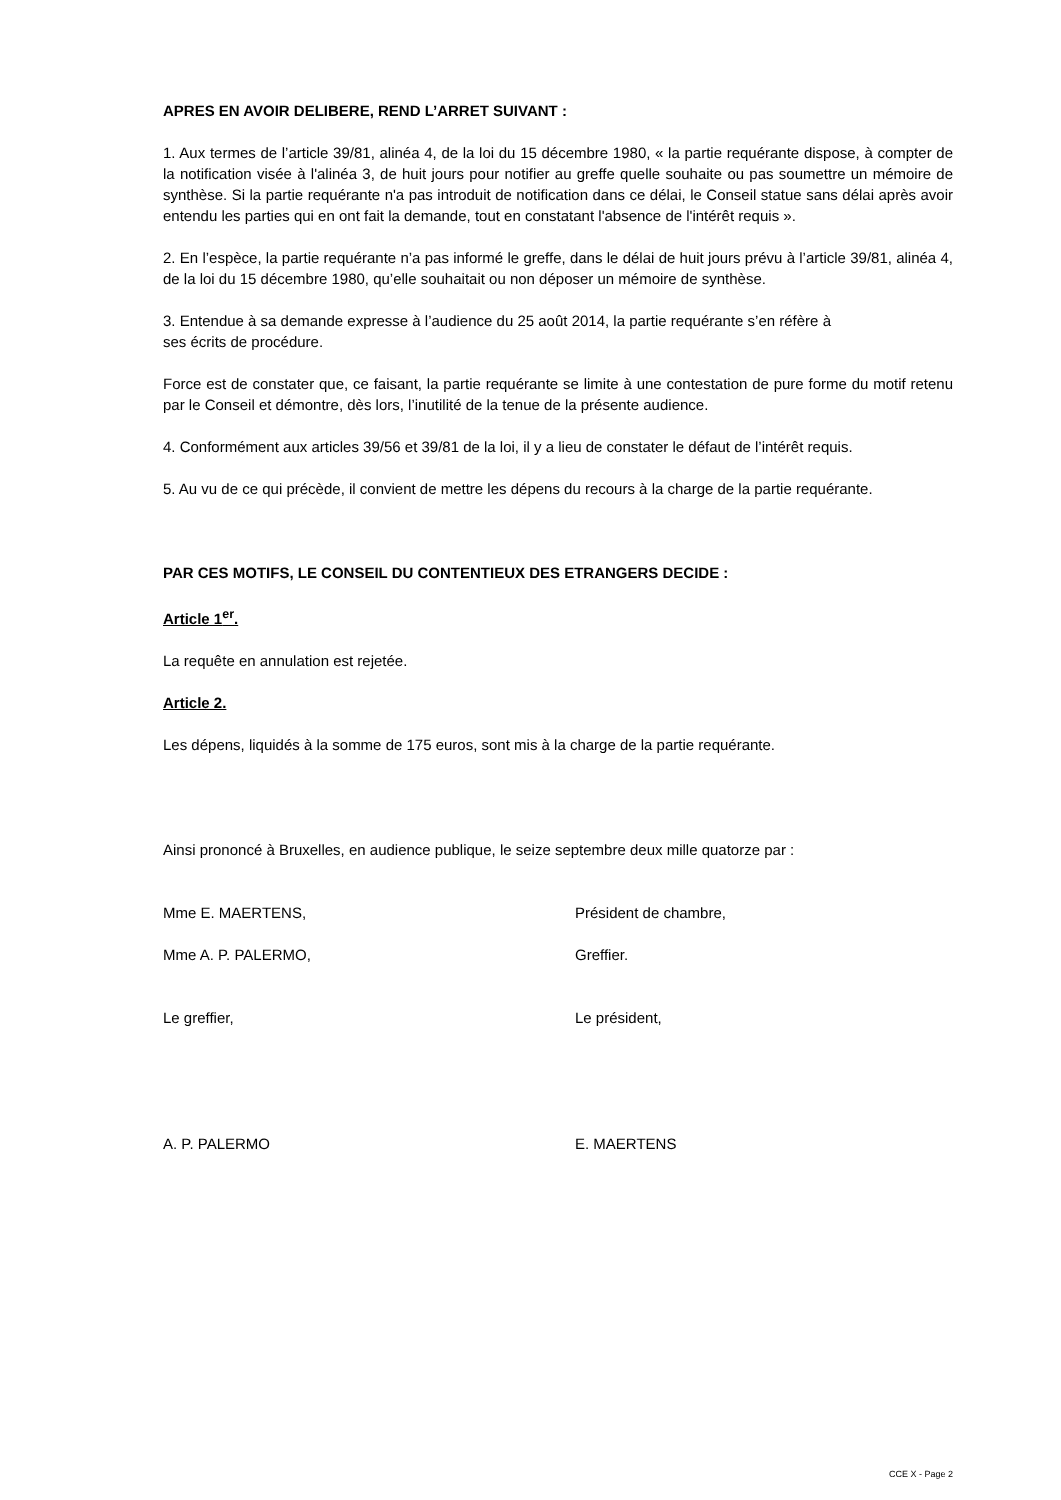APRES EN AVOIR DELIBERE, REND L’ARRET SUIVANT :
1. Aux termes de l’article 39/81, alinéa 4, de la loi du 15 décembre 1980, « la partie requérante dispose, à compter de la notification visée à l'alinéa 3, de huit jours pour notifier au greffe quelle souhaite ou pas soumettre un mémoire de synthèse. Si la partie requérante n'a pas introduit de notification dans ce délai, le Conseil statue sans délai après avoir entendu les parties qui en ont fait la demande, tout en constatant l'absence de l'intérêt requis ».
2. En l’espèce, la partie requérante n’a pas informé le greffe, dans le délai de huit jours prévu à l’article 39/81, alinéa 4, de la loi du 15 décembre 1980, qu’elle souhaitait ou non déposer un mémoire de synthèse.
3. Entendue à sa demande expresse à l’audience du 25 août 2014, la partie requérante s’en réfère à
ses écrits de procédure.
Force est de constater que, ce faisant, la partie requérante se limite à une contestation de pure forme du motif retenu par le Conseil et démontre, dès lors, l’inutilité de la tenue de la présente audience.
4. Conformément aux articles 39/56 et 39/81 de la loi, il y a lieu de constater le défaut de l’intérêt requis.
5. Au vu de ce qui précède, il convient de mettre les dépens du recours à la charge de la partie requérante.
PAR CES MOTIFS, LE CONSEIL DU CONTENTIEUX DES ETRANGERS DECIDE :
Article 1<sup>er</sup>.
La requête en annulation est rejetée.
Article 2.
Les dépens, liquidés à la somme de 175 euros, sont mis à la charge de la partie requérante.
Ainsi prononcé à Bruxelles, en audience publique, le seize septembre deux mille quatorze par :
Mme E. MAERTENS, Président de chambre,
Mme A. P. PALERMO, Greffier.
Le greffier, Le président,
A. P. PALERMO E. MAERTENS
CCE X - Page 2